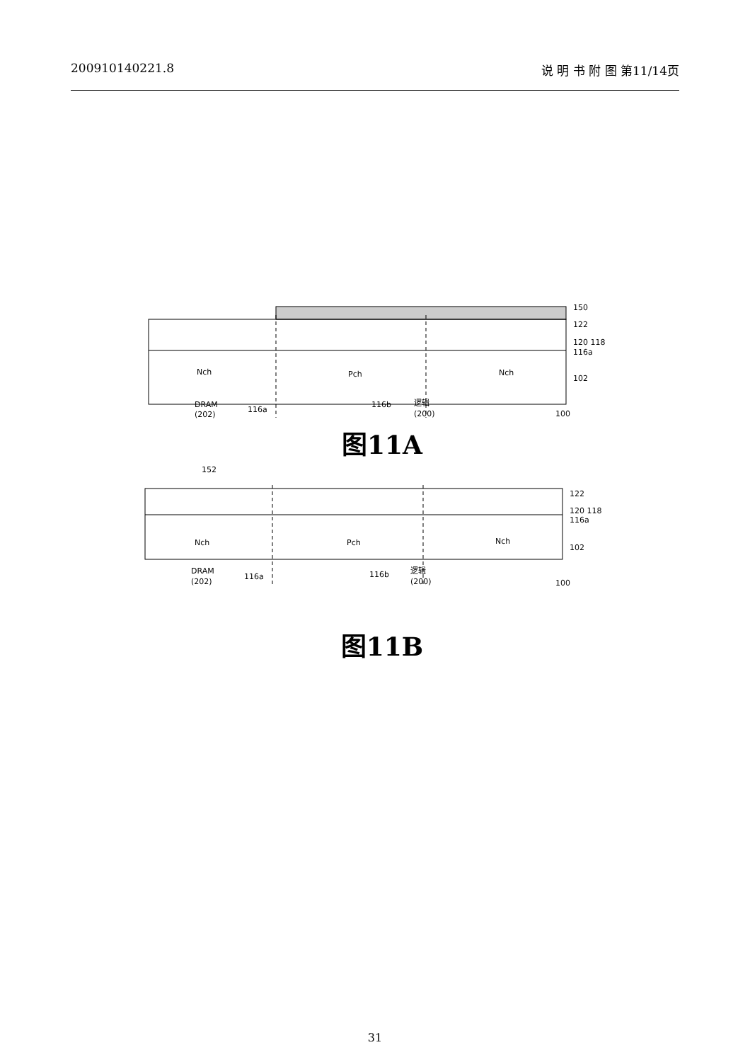200910140221.8 说 明 书 附 图 第11/14页
Nch
Pch
Nch
150
122
120 118
116a
102
DRAM
(202)
116a
116b
逻辑
(200)
100
图11A
152
Nch
Pch
Nch
122
120 118
116a
102
DRAM
(202)
116a
116b
逻辑
(200)
100
图11B
31